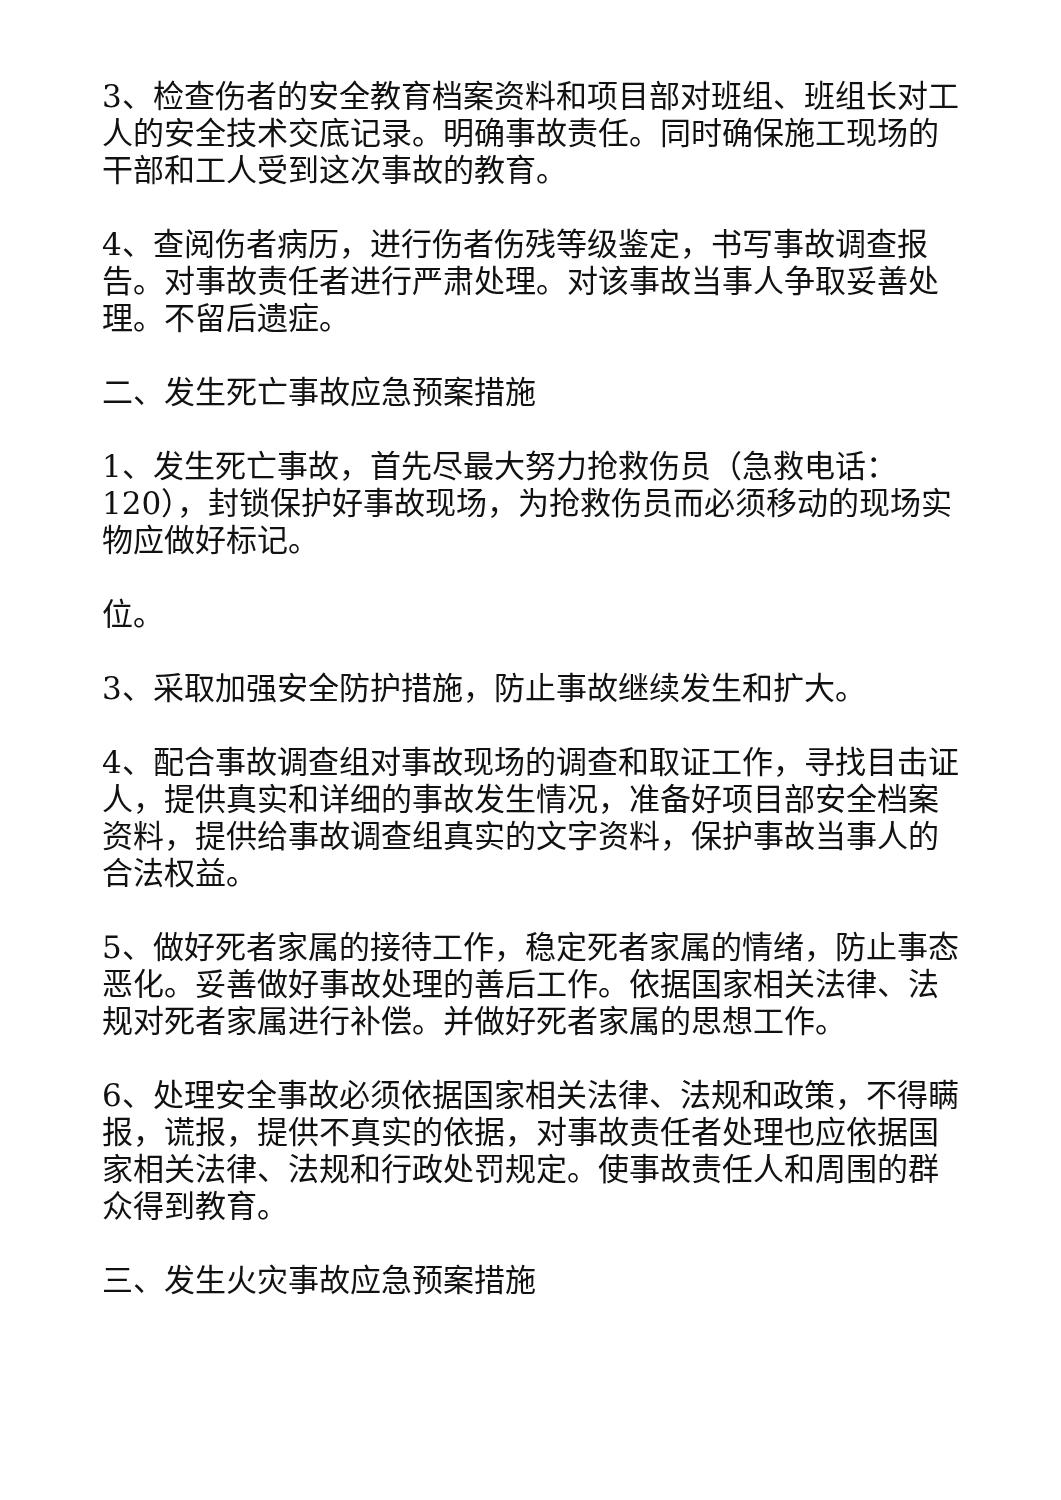3、检查伤者的安全教育档案资料和项目部对班组、班组长对工人的安全技术交底记录。明确事故责任。同时确保施工现场的干部和工人受到这次事故的教育。
4、查阅伤者病历，进行伤者伤残等级鉴定，书写事故调查报告。对事故责任者进行严肃处理。对该事故当事人争取妥善处理。不留后遗症。
二、发生死亡事故应急预案措施
1、发生死亡事故，首先尽最大努力抢救伤员（急救电话：120），封锁保护好事故现场，为抢救伤员而必须移动的现场实物应做好标记。
位。
3、采取加强安全防护措施，防止事故继续发生和扩大。
4、配合事故调查组对事故现场的调查和取证工作，寻找目击证人，提供真实和详细的事故发生情况，准备好项目部安全档案资料，提供给事故调查组真实的文字资料，保护事故当事人的合法权益。
5、做好死者家属的接待工作，稳定死者家属的情绪，防止事态恶化。妥善做好事故处理的善后工作。依据国家相关法律、法规对死者家属进行补偿。并做好死者家属的思想工作。
6、处理安全事故必须依据国家相关法律、法规和政策，不得瞒报，谎报，提供不真实的依据，对事故责任者处理也应依据国家相关法律、法规和行政处罚规定。使事故责任人和周围的群众得到教育。
三、发生火灾事故应急预案措施